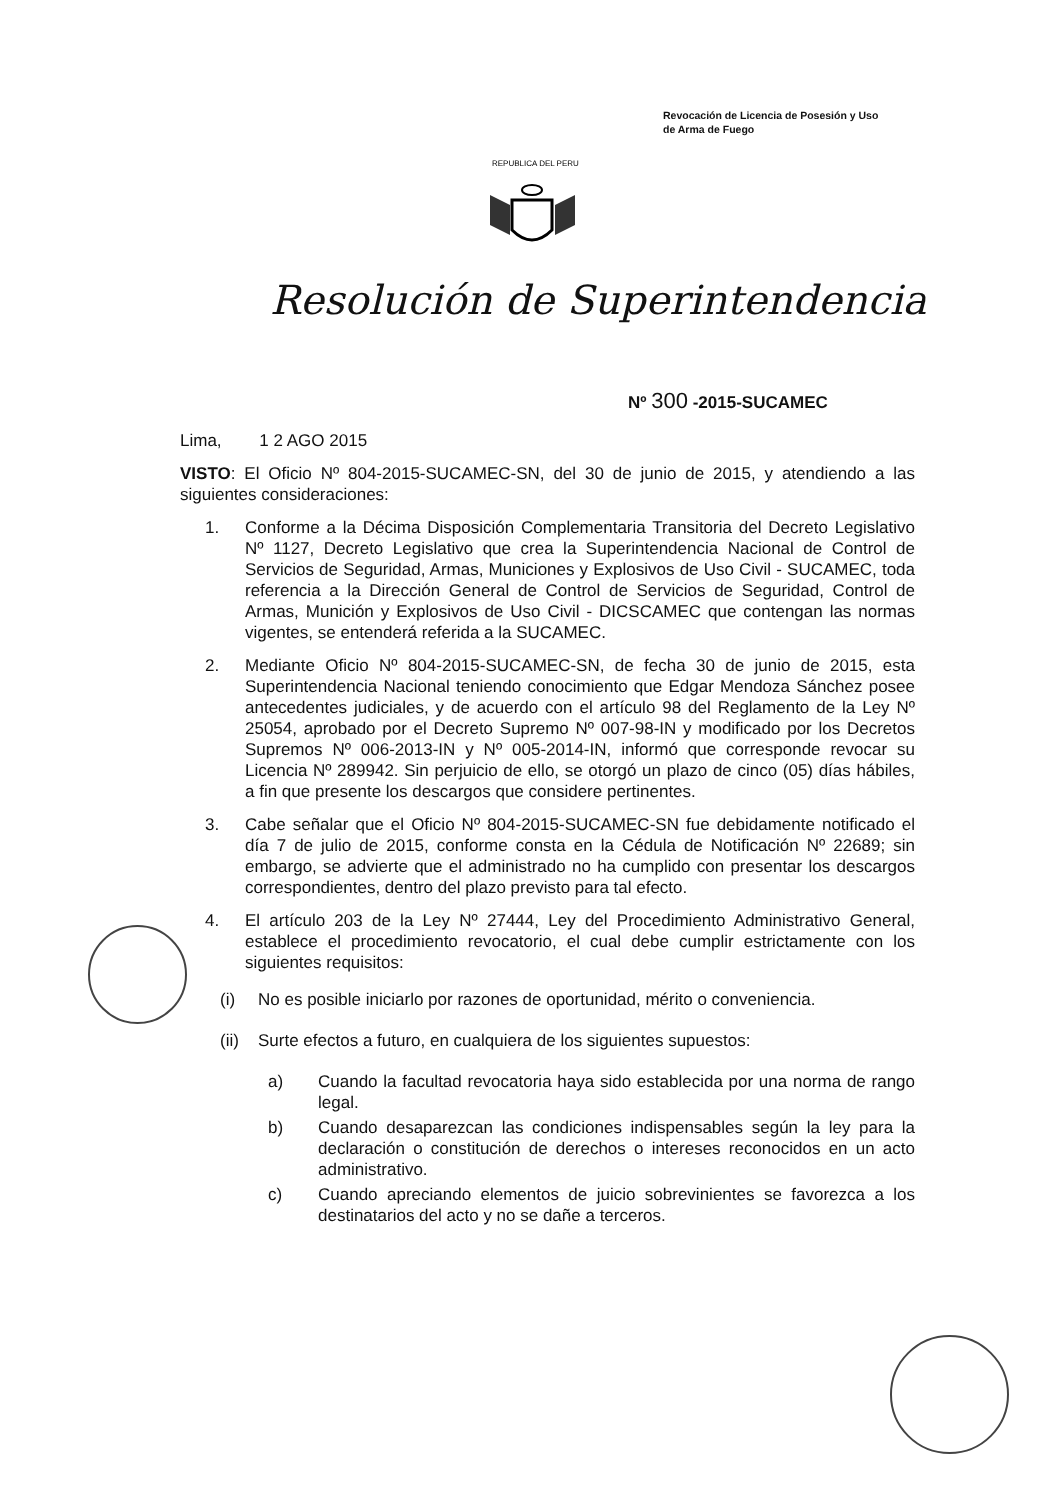Revocación de Licencia de Posesión y Uso
de Arma de Fuego
REPUBLICA DEL PERU
Resolución de Superintendencia
Nº 300 -2015-SUCAMEC
Lima, 1 2 AGO 2015
VISTO: El Oficio Nº 804-2015-SUCAMEC-SN, del 30 de junio de 2015, y atendiendo a las siguientes consideraciones:
1. Conforme a la Décima Disposición Complementaria Transitoria del Decreto Legislativo Nº 1127, Decreto Legislativo que crea la Superintendencia Nacional de Control de Servicios de Seguridad, Armas, Municiones y Explosivos de Uso Civil - SUCAMEC, toda referencia a la Dirección General de Control de Servicios de Seguridad, Control de Armas, Munición y Explosivos de Uso Civil - DICSCAMEC que contengan las normas vigentes, se entenderá referida a la SUCAMEC.
2. Mediante Oficio Nº 804-2015-SUCAMEC-SN, de fecha 30 de junio de 2015, esta Superintendencia Nacional teniendo conocimiento que Edgar Mendoza Sánchez posee antecedentes judiciales, y de acuerdo con el artículo 98 del Reglamento de la Ley Nº 25054, aprobado por el Decreto Supremo Nº 007-98-IN y modificado por los Decretos Supremos Nº 006-2013-IN y Nº 005-2014-IN, informó que corresponde revocar su Licencia Nº 289942. Sin perjuicio de ello, se otorgó un plazo de cinco (05) días hábiles, a fin que presente los descargos que considere pertinentes.
3. Cabe señalar que el Oficio Nº 804-2015-SUCAMEC-SN fue debidamente notificado el día 7 de julio de 2015, conforme consta en la Cédula de Notificación Nº 22689; sin embargo, se advierte que el administrado no ha cumplido con presentar los descargos correspondientes, dentro del plazo previsto para tal efecto.
4. El artículo 203 de la Ley Nº 27444, Ley del Procedimiento Administrativo General, establece el procedimiento revocatorio, el cual debe cumplir estrictamente con los siguientes requisitos:
(i) No es posible iniciarlo por razones de oportunidad, mérito o conveniencia.
(ii)
Surte efectos a futuro, en cualquiera de los siguientes supuestos:
a) Cuando la facultad revocatoria haya sido establecida por una norma de rango legal.
b) Cuando desaparezcan las condiciones indispensables según la ley para la declaración o constitución de derechos o intereses reconocidos en un acto administrativo.
c) Cuando apreciando elementos de juicio sobrevinientes se favorezca a los destinatarios del acto y no se dañe a terceros.